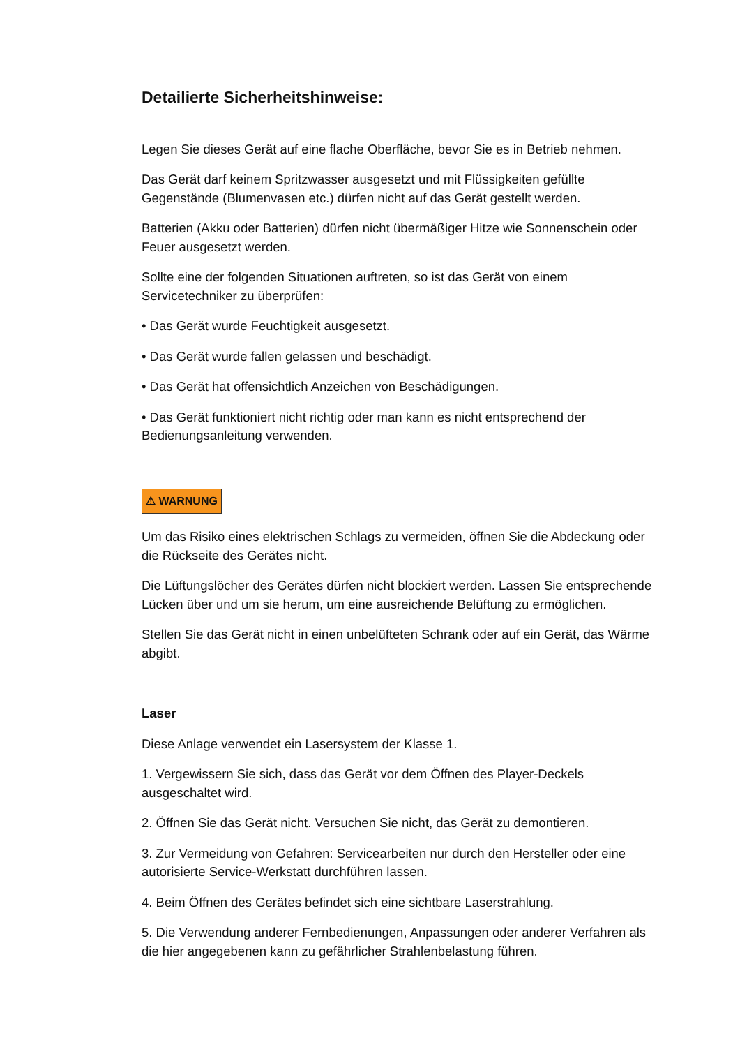Detailierte Sicherheitshinweise:
Legen Sie dieses Gerät auf eine flache Oberfläche, bevor Sie es in Betrieb nehmen.
Das Gerät darf keinem Spritzwasser ausgesetzt und mit Flüssigkeiten gefüllte Gegenstände (Blumenvasen etc.) dürfen nicht auf das Gerät gestellt werden.
Batterien (Akku oder Batterien) dürfen nicht übermäßiger Hitze wie Sonnenschein oder Feuer ausgesetzt werden.
Sollte eine der folgenden Situationen auftreten, so ist das Gerät von einem Servicetechniker zu überprüfen:
• Das Gerät wurde Feuchtigkeit ausgesetzt.
• Das Gerät wurde fallen gelassen und beschädigt.
• Das Gerät hat offensichtlich Anzeichen von Beschädigungen.
• Das Gerät funktioniert nicht richtig oder man kann es nicht entsprechend der Bedienungsanleitung verwenden.
⚠ WARNUNG
Um das Risiko eines elektrischen Schlags zu vermeiden, öffnen Sie die Abdeckung oder die Rückseite des Gerätes nicht.
Die Lüftungslöcher des Gerätes dürfen nicht blockiert werden. Lassen Sie entsprechende Lücken über und um sie herum, um eine ausreichende Belüftung zu ermöglichen.
Stellen Sie das Gerät nicht in einen unbelüfteten Schrank oder auf ein Gerät, das Wärme abgibt.
Laser
Diese Anlage verwendet ein Lasersystem der Klasse 1.
1. Vergewissern Sie sich, dass das Gerät vor dem Öffnen des Player-Deckels ausgeschaltet wird.
2. Öffnen Sie das Gerät nicht. Versuchen Sie nicht, das Gerät zu demontieren.
3. Zur Vermeidung von Gefahren: Servicearbeiten nur durch den Hersteller oder eine autorisierte Service-Werkstatt durchführen lassen.
4. Beim Öffnen des Gerätes befindet sich eine sichtbare Laserstrahlung.
5. Die Verwendung anderer Fernbedienungen, Anpassungen oder anderer Verfahren als die hier angegebenen kann zu gefährlicher Strahlenbelastung führen.